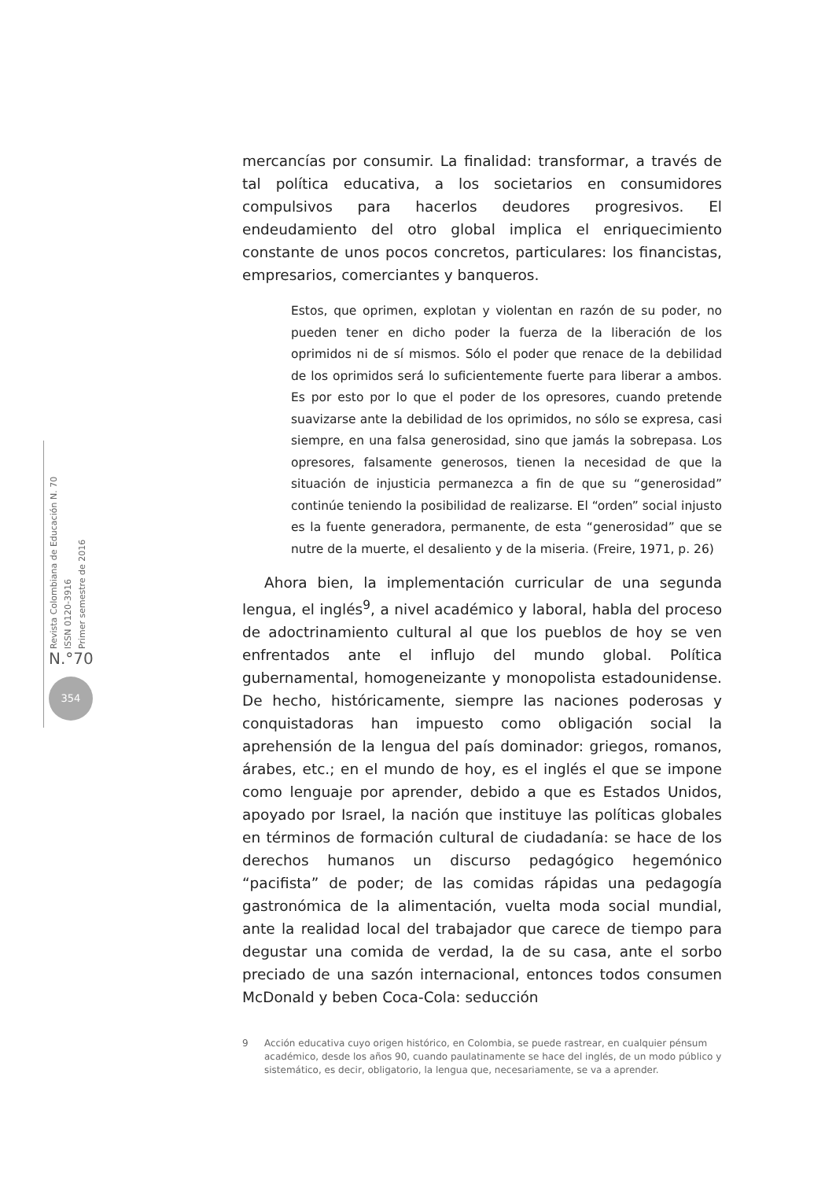Revista Colombiana de Educación N. 70
ISSN 0120-3916
Primer semestre de 2016
N.°70
354
mercancías por consumir. La finalidad: transformar, a través de tal política educativa, a los societarios en consumidores compulsivos para hacerlos deudores progresivos. El endeudamiento del otro global implica el enriquecimiento constante de unos pocos concretos, particulares: los financistas, empresarios, comerciantes y banqueros.
Estos, que oprimen, explotan y violentan en razón de su poder, no pueden tener en dicho poder la fuerza de la liberación de los oprimidos ni de sí mismos. Sólo el poder que renace de la debilidad de los oprimidos será lo suficientemente fuerte para liberar a ambos. Es por esto por lo que el poder de los opresores, cuando pretende suavizarse ante la debilidad de los oprimidos, no sólo se expresa, casi siempre, en una falsa generosidad, sino que jamás la sobrepasa. Los opresores, falsamente generosos, tienen la necesidad de que la situación de injusticia permanezca a fin de que su “generosidad” continúe teniendo la posibilidad de realizarse. El “orden” social injusto es la fuente generadora, permanente, de esta “generosidad” que se nutre de la muerte, el desaliento y de la miseria. (Freire, 1971, p. 26)
Ahora bien, la implementación curricular de una segunda lengua, el inglés<sup>9</sup>, a nivel académico y laboral, habla del proceso de adoctrinamiento cultural al que los pueblos de hoy se ven enfrentados ante el influjo del mundo global. Política gubernamental, homogeneizante y monopolista estadounidense. De hecho, históricamente, siempre las naciones poderosas y conquistadoras han impuesto como obligación social la aprehensión de la lengua del país dominador: griegos, romanos, árabes, etc.; en el mundo de hoy, es el inglés el que se impone como lenguaje por aprender, debido a que es Estados Unidos, apoyado por Israel, la nación que instituye las políticas globales en términos de formación cultural de ciudadanía: se hace de los derechos humanos un discurso pedagógico hegemónico “pacifista” de poder; de las comidas rápidas una pedagogía gastronómica de la alimentación, vuelta moda social mundial, ante la realidad local del trabajador que carece de tiempo para degustar una comida de verdad, la de su casa, ante el sorbo preciado de una sazón internacional, entonces todos consumen McDonald y beben Coca-Cola: seducción
9 Acción educativa cuyo origen histórico, en Colombia, se puede rastrear, en cualquier pénsum académico, desde los años 90, cuando paulatinamente se hace del inglés, de un modo público y sistemático, es decir, obligatorio, la lengua que, necesariamente, se va a aprender.